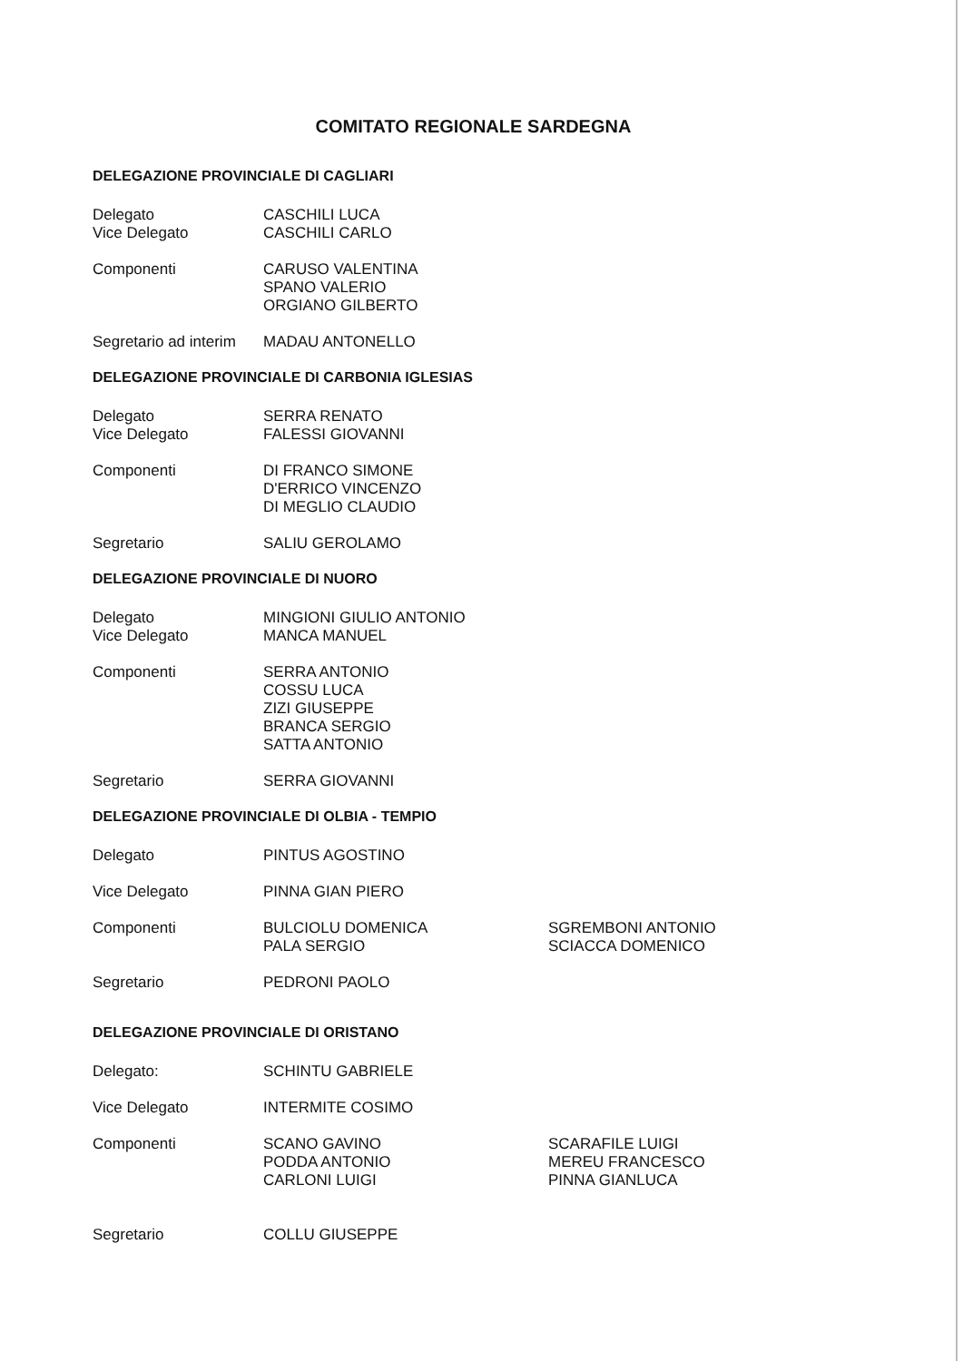COMITATO REGIONALE SARDEGNA
DELEGAZIONE PROVINCIALE DI CAGLIARI
Delegato
Vice Delegato
CASCHILI LUCA
CASCHILI CARLO
Componenti CARUSO VALENTINA
SPANO VALERIO
ORGIANO GILBERTO
Segretario ad interim
MADAU ANTONELLO
DELEGAZIONE PROVINCIALE DI CARBONIA IGLESIAS
Delegato
Vice Delegato
SERRA RENATO
FALESSI GIOVANNI
Componenti DI FRANCO SIMONE
D'ERRICO VINCENZO
DI MEGLIO CLAUDIO
Segretario SALIU GEROLAMO
DELEGAZIONE PROVINCIALE DI NUORO
Delegato
Vice Delegato
MINGIONI GIULIO ANTONIO
MANCA MANUEL
Componenti SERRA ANTONIO
COSSU LUCA
ZIZI GIUSEPPE
BRANCA SERGIO
SATTA ANTONIO
Segretario SERRA GIOVANNI
DELEGAZIONE PROVINCIALE DI OLBIA - TEMPIO
Delegato PINTUS AGOSTINO
Vice Delegato PINNA GIAN PIERO
Componenti BULCIOLU DOMENICA
PALA SERGIO
SGREMBONI ANTONIO
SCIACCA DOMENICO
Segretario PEDRONI PAOLO
DELEGAZIONE PROVINCIALE DI ORISTANO
Delegato: SCHINTU GABRIELE
Vice Delegato INTERMITE COSIMO
Componenti SCANO GAVINO
PODDA ANTONIO
CARLONI LUIGI
SCARAFILE LUIGI
MEREU FRANCESCO
PINNA GIANLUCA
Segretario COLLU GIUSEPPE